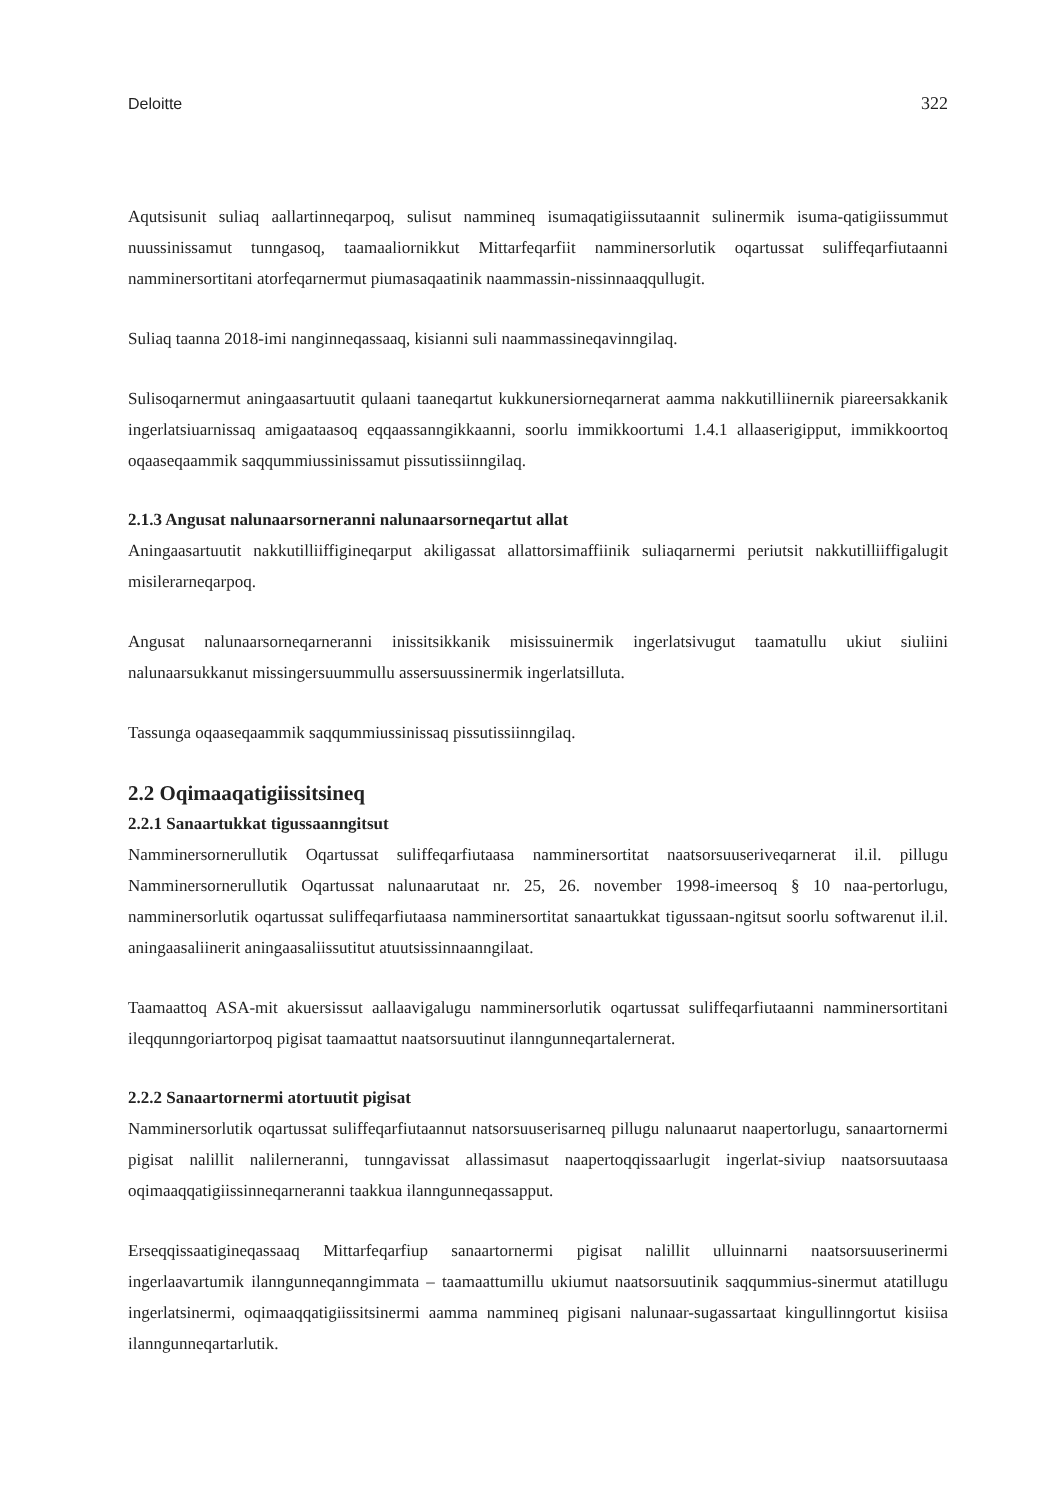Deloitte 322
Aqutsisunit suliaq aallartinneqarpoq, sulisut nammineq isumaqatigiissutaannit sulinermik isuma-qatigiissummut nuussinissamut tunngasoq, taamaaliornikkut Mittarfeqarfiit namminersorlutik oqartussat suliffeqarfiutaanni namminersortitani atorfeqarnermut piumasaqaatinik naammassin-nissinnaaqqullugit.
Suliaq taanna 2018-imi nanginneqassaaq, kisianni suli naammassineqavinngilaq.
Sulisoqarnermut aningaasartuutit qulaani taaneqartut kukkunersiorneqarnerat aamma nakkutilliinernik piareersakkanik ingerlatsiuarnissaq amigaataasoq eqqaassanngikkaanni, soorlu immikkoortumi 1.4.1 allaaserigipput, immikkoortoq oqaaseqaammik saqqummiussinissamut pissutissiinngilaq.
2.1.3 Angusat nalunaarsorneranni nalunaarsorneqartut allat
Aningaasartuutit nakkutilliiffigineqarput akiligassat allattorsimaffiinik suliaqarnermi periutsit nakkutilliiffigalugit misilerarneqarpoq.
Angusat nalunaarsorneqarneranni inissitsikkanik misissuinermik ingerlatsivugut taamatullu ukiut siuliini nalunaarsukkanut missingersuummullu assersuussinermik ingerlatsilluta.
Tassunga oqaaseqaammik saqqummiussinissaq pissutissiinngilaq.
2.2 Oqimaaqatigiissitsineq
2.2.1 Sanaartukkat tigussaanngitsut
Namminersornerullutik Oqartussat suliffeqarfiutaasa namminersortitat naatsorsuuseriveqarnerat il.il. pillugu Namminersornerullutik Oqartussat nalunaarutaat nr. 25, 26. november 1998-imeersoq § 10 naa-pertorlugu, namminersorlutik oqartussat suliffeqarfiutaasa namminersortitat sanaartukkat tigussaan-ngitsut soorlu softwarenut il.il. aningaasaliinerit aningaasaliissutitut atuutsissinnaanngilaat.
Taamaattoq ASA-mit akuersissut aallaavigalugu namminersorlutik oqartussat suliffeqarfiutaanni namminersortitani ileqqunngoriartorpoq pigisat taamaattut naatsorsuutinut ilanngunneqartalernerat.
2.2.2 Sanaartornermi atortuutit pigisat
Namminersorlutik oqartussat suliffeqarfiutaannut natsorsuuserisarneq pillugu nalunaarut naapertorlugu, sanaartornermi pigisat nalillit nalilerneranni, tunngavissat allassimasut naapertoqqissaarlugit ingerlat-siviup naatsorsuutaasa oqimaaqqatigiissinneqarneranni taakkua ilanngunneqassapput.
Erseqqissaatigineqassaaq Mittarfeqarfiup sanaartornermi pigisat nalillit ulluinnarni naatsorsuuserinermi ingerlaavartumik ilanngunneqanngimmata – taamaattumillu ukiumut naatsorsuutinik saqqummius-sinermut atatillugu ingerlatsinermi, oqimaaqqatigiissitsinermi aamma nammineq pigisani nalunaar-sugassartaat kingullinngortut kisiisa ilanngunneqartarlutik.